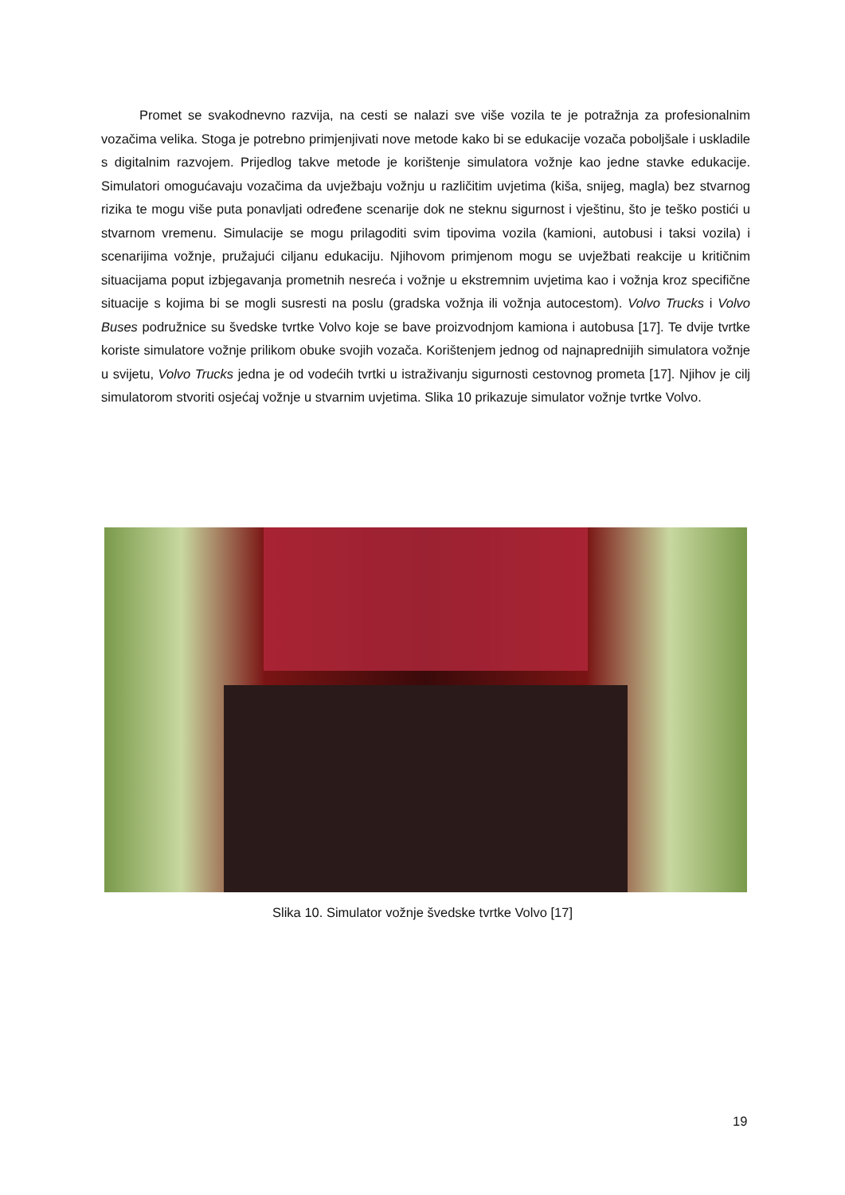Promet se svakodnevno razvija, na cesti se nalazi sve više vozila te je potražnja za profesionalnim vozačima velika. Stoga je potrebno primjenjivati nove metode kako bi se edukacije vozača poboljšale i uskladile s digitalnim razvojem. Prijedlog takve metode je korištenje simulatora vožnje kao jedne stavke edukacije. Simulatori omogućavaju vozačima da uvježbaju vožnju u različitim uvjetima (kiša, snijeg, magla) bez stvarnog rizika te mogu više puta ponavljati određene scenarije dok ne steknu sigurnost i vještinu, što je teško postići u stvarnom vremenu. Simulacije se mogu prilagoditi svim tipovima vozila (kamioni, autobusi i taksi vozila) i scenarijima vožnje, pružajući ciljanu edukaciju. Njihovom primjenom mogu se uvježbati reakcije u kritičnim situacijama poput izbjegavanja prometnih nesreća i vožnje u ekstremnim uvjetima kao i vožnja kroz specifične situacije s kojima bi se mogli susresti na poslu (gradska vožnja ili vožnja autocestom). Volvo Trucks i Volvo Buses podružnice su švedske tvrtke Volvo koje se bave proizvodnjom kamiona i autobusa [17]. Te dvije tvrtke koriste simulatore vožnje prilikom obuke svojih vozača. Korištenjem jednog od najnaprednijih simulatora vožnje u svijetu, Volvo Trucks jedna je od vodećih tvrtki u istraživanju sigurnosti cestovnog prometa [17]. Njihov je cilj simulatorom stvoriti osjećaj vožnje u stvarnim uvjetima. Slika 10 prikazuje simulator vožnje tvrtke Volvo.
Slika 10. Simulator vožnje švedske tvrtke Volvo [17]
19